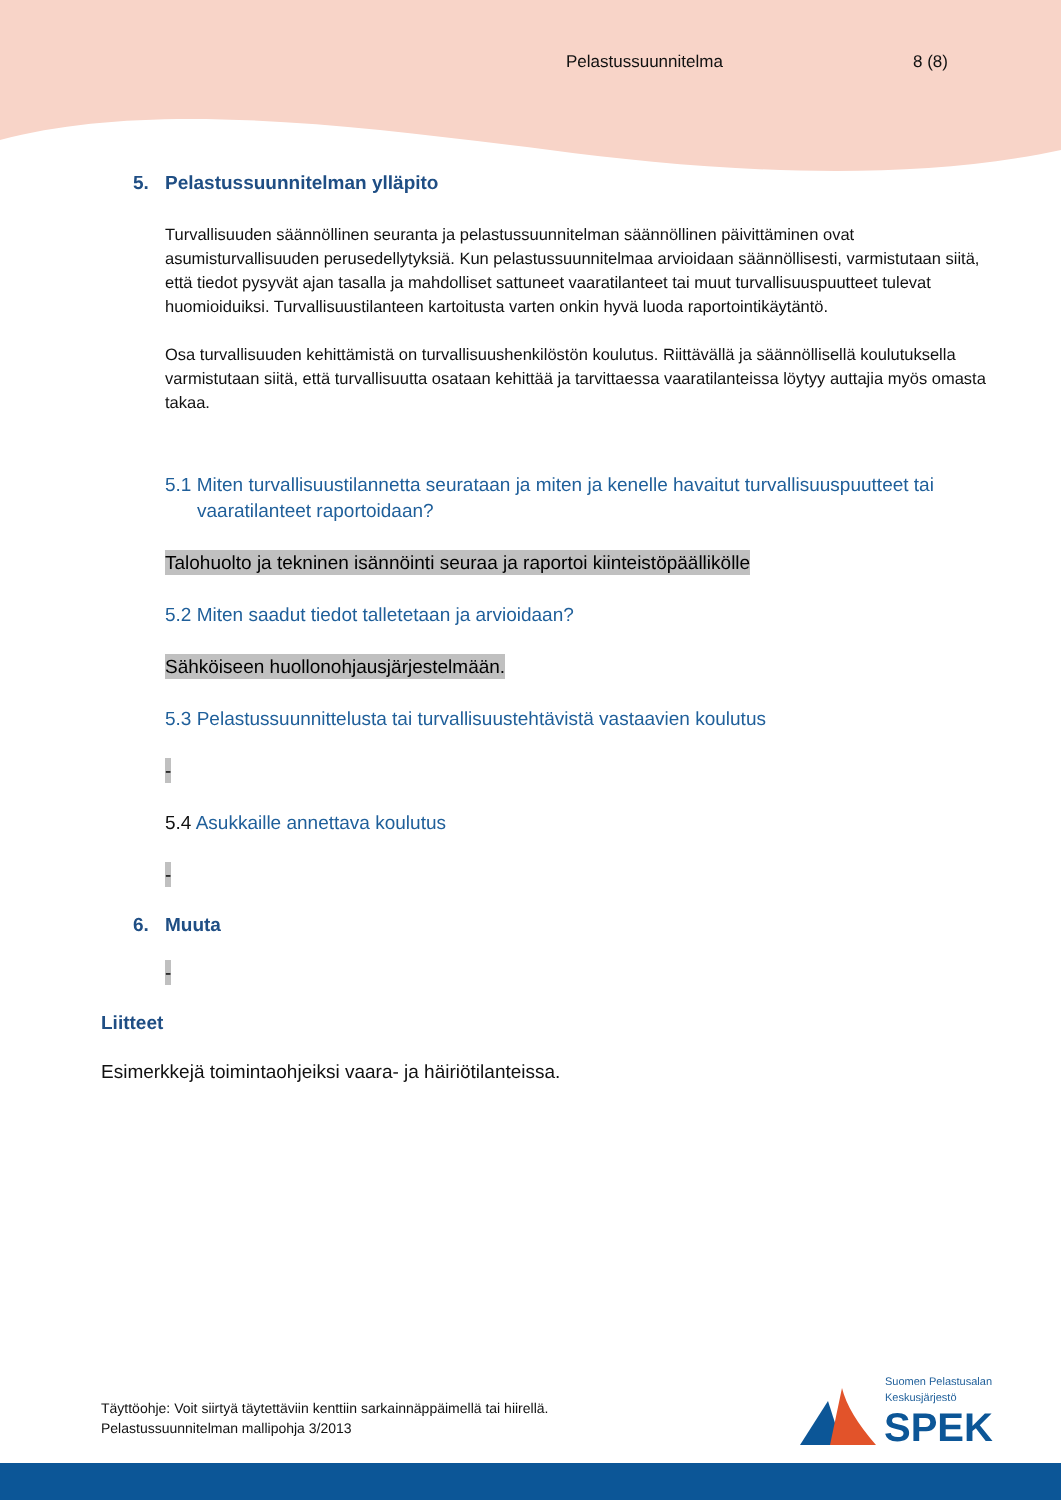Pelastussuunnitelma 8 (8)
5. Pelastussuunnitelman ylläpito
Turvallisuuden säännöllinen seuranta ja pelastussuunnitelman säännöllinen päivittäminen ovat asumisturvallisuuden perusedellytyksiä. Kun pelastussuunnitelmaa arvioidaan säännöllisesti, varmistutaan siitä, että tiedot pysyvät ajan tasalla ja mahdolliset sattuneet vaaratilanteet tai muut turvallisuuspuutteet tulevat huomioiduiksi. Turvallisuustilanteen kartoitusta varten onkin hyvä luoda raportointikäytäntö.
Osa turvallisuuden kehittämistä on turvallisuushenkilöstön koulutus. Riittävällä ja säännöllisellä koulutuksella varmistutaan siitä, että turvallisuutta osataan kehittää ja tarvittaessa vaaratilanteissa löytyy auttajia myös omasta takaa.
5.1 Miten turvallisuustilannetta seurataan ja miten ja kenelle havaitut turvallisuuspuutteet tai vaaratilanteet raportoidaan?
Talohuolto ja tekninen isännöinti seuraa ja raportoi kiinteistöpäällikölle
5.2 Miten saadut tiedot talletetaan ja arvioidaan?
Sähköiseen huollonohjausjärjestelmään.
5.3 Pelastussuunnittelusta tai turvallisuustehtävistä vastaavien koulutus
-
5.4 Asukkaille annettava koulutus
-
6. Muuta
-
Liitteet
Esimerkkejä toimintaohjeiksi vaara- ja häiriötilanteissa.
Täyttöohje: Voit siirtyä täytettäviin kenttiin sarkainnäppäimellä tai hiirellä.
Pelastussuunnitelman mallipohja 3/2013
Suomen Pelastusalan
Keskusjärjestö
SPEK